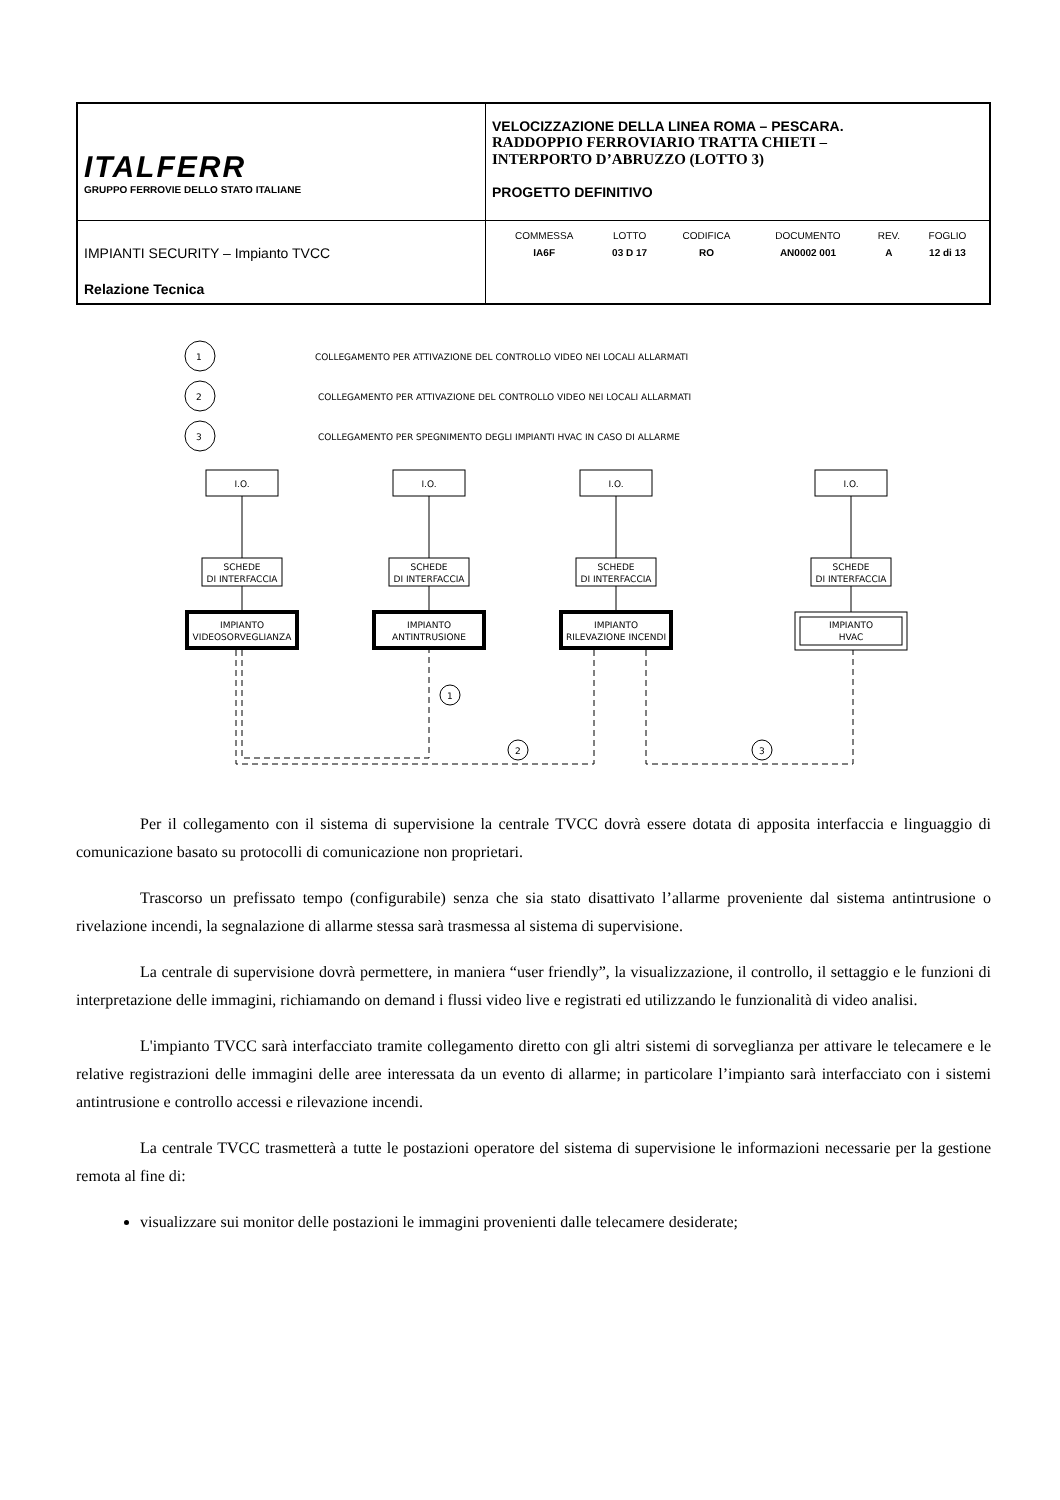| ITALFERR GRUPPO FERROVIE DELLO STATO ITALIANE | VELOCIZZAZIONE DELLA LINEA ROMA – PESCARA. RADDOPPIO FERROVIARIO TRATTA CHIETI – INTERPORTO D’ABRUZZO (LOTTO 3) PROGETTO DEFINITIVO |
| IMPIANTI SECURITY – Impianto TVCC Relazione Tecnica | / COMMESSA / LOTTO / CODIFICA / DOCUMENTO / REV. / FOGLIO / / IA6F / 03 D 17 / RO / AN0002 001 / A / 12 di 13 / |
1
COLLEGAMENTO PER ATTIVAZIONE DEL CONTROLLO VIDEO NEI LOCALI ALLARMATI
2
COLLEGAMENTO PER ATTIVAZIONE DEL CONTROLLO VIDEO NEI LOCALI ALLARMATI
3
COLLEGAMENTO PER SPEGNIMENTO DEGLI IMPIANTI HVAC IN CASO DI ALLARME
1
2
3
I.O.
I.O.
I.O.
I.O.
SCHEDE
DI INTERFACCIA
SCHEDE
DI INTERFACCIA
SCHEDE
DI INTERFACCIA
SCHEDE
DI INTERFACCIA
IMPIANTO
VIDEOSORVEGLIANZA
IMPIANTO
ANTINTRUSIONE
IMPIANTO
RILEVAZIONE INCENDI
IMPIANTO
HVAC
Per il collegamento con il sistema di supervisione la centrale TVCC dovrà essere dotata di apposita interfaccia e linguaggio di comunicazione basato su protocolli di comunicazione non proprietari.
Trascorso un prefissato tempo (configurabile) senza che sia stato disattivato l’allarme proveniente dal sistema antintrusione o rivelazione incendi, la segnalazione di allarme stessa sarà trasmessa al sistema di supervisione.
La centrale di supervisione dovrà permettere, in maniera “user friendly”, la visualizzazione, il controllo, il settaggio e le funzioni di interpretazione delle immagini, richiamando on demand i flussi video live e registrati ed utilizzando le funzionalità di video analisi.
L'impianto TVCC sarà interfacciato tramite collegamento diretto con gli altri sistemi di sorveglianza per attivare le telecamere e le relative registrazioni delle immagini delle aree interessata da un evento di allarme; in particolare l’impianto sarà interfacciato con i sistemi antintrusione e controllo accessi e rilevazione incendi.
La centrale TVCC trasmetterà a tutte le postazioni operatore del sistema di supervisione le informazioni necessarie per la gestione remota al fine di:
visualizzare sui monitor delle postazioni le immagini provenienti dalle telecamere desiderate;